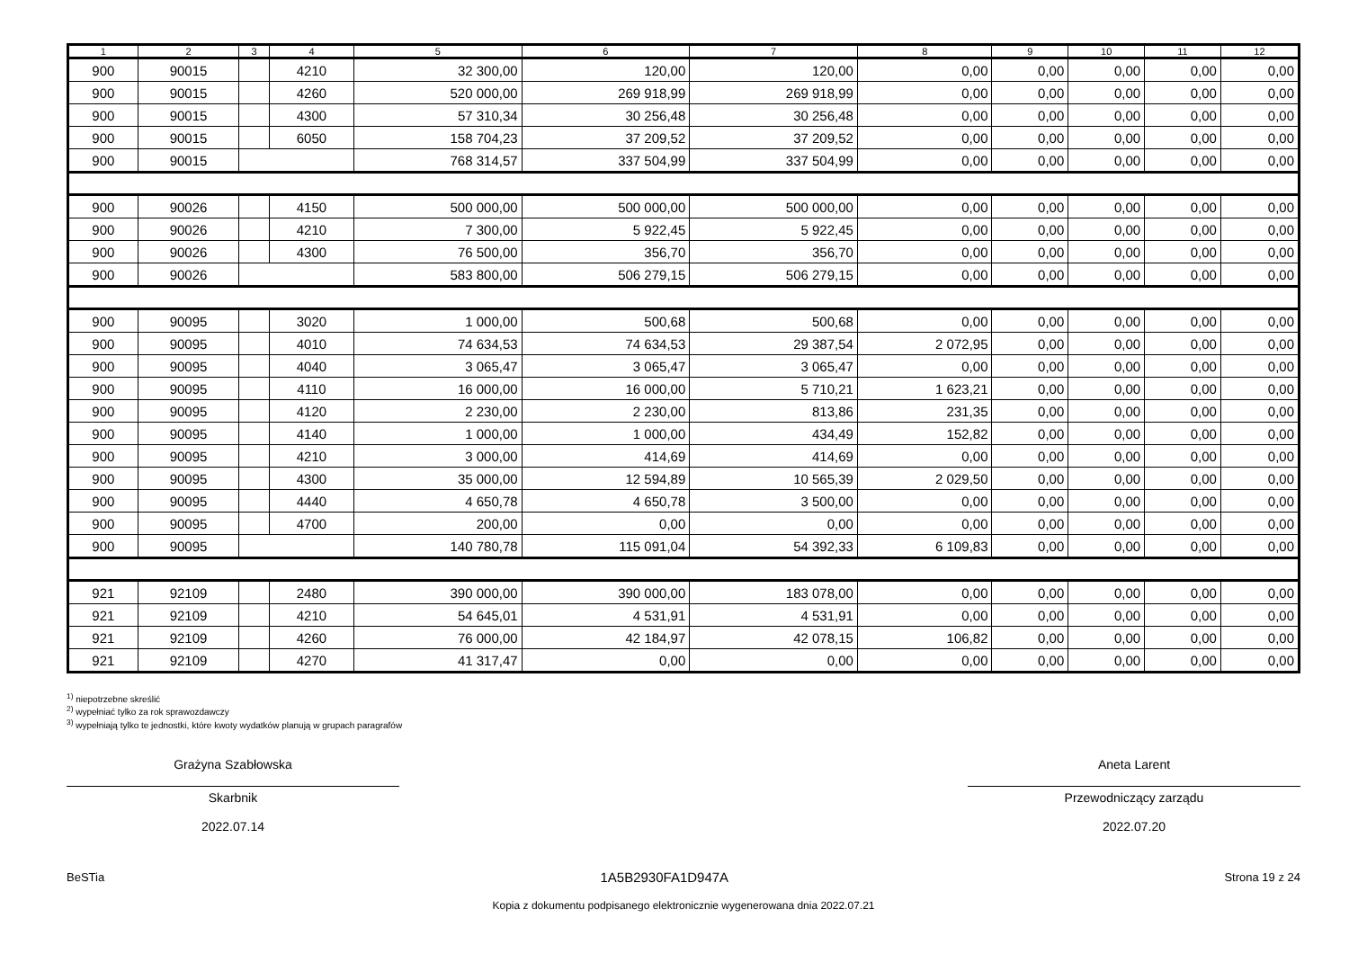| 1 | 2 | 3 | 4 | 5 | 6 | 7 | 8 | 9 | 10 | 11 | 12 |
| --- | --- | --- | --- | --- | --- | --- | --- | --- | --- | --- | --- |
| 900 | 90015 | | 4210 | 32 300,00 | 120,00 | 120,00 | 0,00 | 0,00 | 0,00 | 0,00 | 0,00 |
| 900 | 90015 | | 4260 | 520 000,00 | 269 918,99 | 269 918,99 | 0,00 | 0,00 | 0,00 | 0,00 | 0,00 |
| 900 | 90015 | | 4300 | 57 310,34 | 30 256,48 | 30 256,48 | 0,00 | 0,00 | 0,00 | 0,00 | 0,00 |
| 900 | 90015 | | 6050 | 158 704,23 | 37 209,52 | 37 209,52 | 0,00 | 0,00 | 0,00 | 0,00 | 0,00 |
| 900 | 90015 | | | 768 314,57 | 337 504,99 | 337 504,99 | 0,00 | 0,00 | 0,00 | 0,00 | 0,00 |
| 900 | 90026 | | 4150 | 500 000,00 | 500 000,00 | 500 000,00 | 0,00 | 0,00 | 0,00 | 0,00 | 0,00 |
| 900 | 90026 | | 4210 | 7 300,00 | 5 922,45 | 5 922,45 | 0,00 | 0,00 | 0,00 | 0,00 | 0,00 |
| 900 | 90026 | | 4300 | 76 500,00 | 356,70 | 356,70 | 0,00 | 0,00 | 0,00 | 0,00 | 0,00 |
| 900 | 90026 | | | 583 800,00 | 506 279,15 | 506 279,15 | 0,00 | 0,00 | 0,00 | 0,00 | 0,00 |
| 900 | 90095 | | 3020 | 1 000,00 | 500,68 | 500,68 | 0,00 | 0,00 | 0,00 | 0,00 | 0,00 |
| 900 | 90095 | | 4010 | 74 634,53 | 74 634,53 | 29 387,54 | 2 072,95 | 0,00 | 0,00 | 0,00 | 0,00 |
| 900 | 90095 | | 4040 | 3 065,47 | 3 065,47 | 3 065,47 | 0,00 | 0,00 | 0,00 | 0,00 | 0,00 |
| 900 | 90095 | | 4110 | 16 000,00 | 16 000,00 | 5 710,21 | 1 623,21 | 0,00 | 0,00 | 0,00 | 0,00 |
| 900 | 90095 | | 4120 | 2 230,00 | 2 230,00 | 813,86 | 231,35 | 0,00 | 0,00 | 0,00 | 0,00 |
| 900 | 90095 | | 4140 | 1 000,00 | 1 000,00 | 434,49 | 152,82 | 0,00 | 0,00 | 0,00 | 0,00 |
| 900 | 90095 | | 4210 | 3 000,00 | 414,69 | 414,69 | 0,00 | 0,00 | 0,00 | 0,00 | 0,00 |
| 900 | 90095 | | 4300 | 35 000,00 | 12 594,89 | 10 565,39 | 2 029,50 | 0,00 | 0,00 | 0,00 | 0,00 |
| 900 | 90095 | | 4440 | 4 650,78 | 4 650,78 | 3 500,00 | 0,00 | 0,00 | 0,00 | 0,00 | 0,00 |
| 900 | 90095 | | 4700 | 200,00 | 0,00 | 0,00 | 0,00 | 0,00 | 0,00 | 0,00 | 0,00 |
| 900 | 90095 | | | 140 780,78 | 115 091,04 | 54 392,33 | 6 109,83 | 0,00 | 0,00 | 0,00 | 0,00 |
| 921 | 92109 | | 2480 | 390 000,00 | 390 000,00 | 183 078,00 | 0,00 | 0,00 | 0,00 | 0,00 | 0,00 |
| 921 | 92109 | | 4210 | 54 645,01 | 4 531,91 | 4 531,91 | 0,00 | 0,00 | 0,00 | 0,00 | 0,00 |
| 921 | 92109 | | 4260 | 76 000,00 | 42 184,97 | 42 078,15 | 106,82 | 0,00 | 0,00 | 0,00 | 0,00 |
| 921 | 92109 | | 4270 | 41 317,47 | 0,00 | 0,00 | 0,00 | 0,00 | 0,00 | 0,00 | 0,00 |
<sup>1)</sup> niepotrzebne skreślić
<sup>2)</sup> wypełniać tylko za rok sprawozdawczy
<sup>3)</sup> wypełniają tylko te jednostki, które kwoty wydatków planują w grupach paragrafów
Grażyna Szabłowska
Skarbnik
2022.07.14
Aneta Larent
Przewodniczący zarządu
2022.07.20
BeSTia 1A5B2930FA1D947A Strona 19 z 24
Kopia z dokumentu podpisanego elektronicznie wygenerowana dnia 2022.07.21